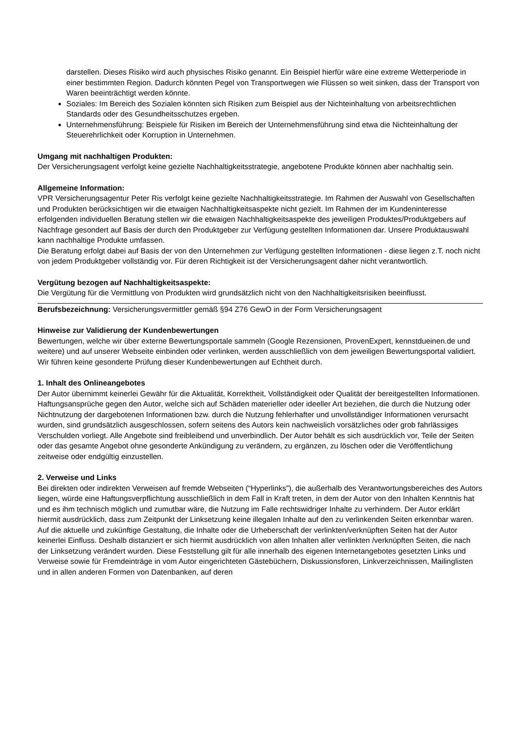darstellen. Dieses Risiko wird auch physisches Risiko genannt. Ein Beispiel hierfür wäre eine extreme Wetterperiode in einer bestimmten Region. Dadurch könnten Pegel von Transportwegen wie Flüssen so weit sinken, dass der Transport von Waren beeinträchtigt werden könnte.
Soziales: Im Bereich des Sozialen könnten sich Risiken zum Beispiel aus der Nichteinhaltung von arbeitsrechtlichen Standards oder des Gesundheitsschutzes ergeben.
Unternehmensführung: Beispiele für Risiken im Bereich der Unternehmensführung sind etwa die Nichteinhaltung der Steuerehrlichkeit oder Korruption in Unternehmen.
Umgang mit nachhaltigen Produkten:
Der Versicherungsagent verfolgt keine gezielte Nachhaltigkeitsstrategie, angebotene Produkte können aber nachhaltig sein.
Allgemeine Information:
VPR Versicherungsagentur Peter Ris verfolgt keine gezielte Nachhaltigkeitsstrategie. Im Rahmen der Auswahl von Gesellschaften und Produkten berücksichtigen wir die etwaigen Nachhaltigkeitsaspekte nicht gezielt. Im Rahmen der im Kundeninteresse erfolgenden individuellen Beratung stellen wir die etwaigen Nachhaltigkeitsaspekte des jeweiligen Produktes/Produktgebers auf Nachfrage gesondert auf Basis der durch den Produktgeber zur Verfügung gestellten Informationen dar. Unsere Produktauswahl kann nachhaltige Produkte umfassen.
Die Beratung erfolgt dabei auf Basis der von den Unternehmen zur Verfügung gestellten Informationen - diese liegen z.T. noch nicht von jedem Produktgeber vollständig vor. Für deren Richtigkeit ist der Versicherungsagent daher nicht verantwortlich.
Vergütung bezogen auf Nachhaltigkeitsaspekte:
Die Vergütung für die Vermittlung von Produkten wird grundsätzlich nicht von den Nachhaltigkeitsrisiken beeinflusst.
Berufsbezeichnung: Versicherungsvermittler gemäß §94 Z76 GewO in der Form Versicherungsagent
Hinweise zur Validierung der Kundenbewertungen
Bewertungen, welche wir über externe Bewertungsportale sammeln (Google Rezensionen, ProvenExpert, kennstdueinen.de und weitere) und auf unserer Webseite einbinden oder verlinken, werden ausschließlich von dem jeweiligen Bewertungsportal validiert. Wir führen keine gesonderte Prüfung dieser Kundenbewertungen auf Echtheit durch.
1. Inhalt des Onlineangebotes
Der Autor übernimmt keinerlei Gewähr für die Aktualität, Korrektheit, Vollständigkeit oder Qualität der bereitgestellten Informationen. Haftungsansprüche gegen den Autor, welche sich auf Schäden materieller oder ideeller Art beziehen, die durch die Nutzung oder Nichtnutzung der dargebotenen Informationen bzw. durch die Nutzung fehlerhafter und unvollständiger Informationen verursacht wurden, sind grundsätzlich ausgeschlossen, sofern seitens des Autors kein nachweislich vorsätzliches oder grob fahrlässiges Verschulden vorliegt. Alle Angebote sind freibleibend und unverbindlich. Der Autor behält es sich ausdrücklich vor, Teile der Seiten oder das gesamte Angebot ohne gesonderte Ankündigung zu verändern, zu ergänzen, zu löschen oder die Veröffentlichung zeitweise oder endgültig einzustellen.
2. Verweise und Links
Bei direkten oder indirekten Verweisen auf fremde Webseiten (“Hyperlinks”), die außerhalb des Verantwortungsbereiches des Autors liegen, würde eine Haftungsverpflichtung ausschließlich in dem Fall in Kraft treten, in dem der Autor von den Inhalten Kenntnis hat und es ihm technisch möglich und zumutbar wäre, die Nutzung im Falle rechtswidriger Inhalte zu verhindern. Der Autor erklärt hiermit ausdrücklich, dass zum Zeitpunkt der Linksetzung keine illegalen Inhalte auf den zu verlinkenden Seiten erkennbar waren. Auf die aktuelle und zukünftige Gestaltung, die Inhalte oder die Urheberschaft der verlinkten/verknüpften Seiten hat der Autor keinerlei Einfluss. Deshalb distanziert er sich hiermit ausdrücklich von allen Inhalten aller verlinkten /verknüpften Seiten, die nach der Linksetzung verändert wurden. Diese Feststellung gilt für alle innerhalb des eigenen Internetangebotes gesetzten Links und Verweise sowie für Fremdeinträge in vom Autor eingerichteten Gästebüchern, Diskussionsforen, Linkverzeichnissen, Mailinglisten und in allen anderen Formen von Datenbanken, auf deren